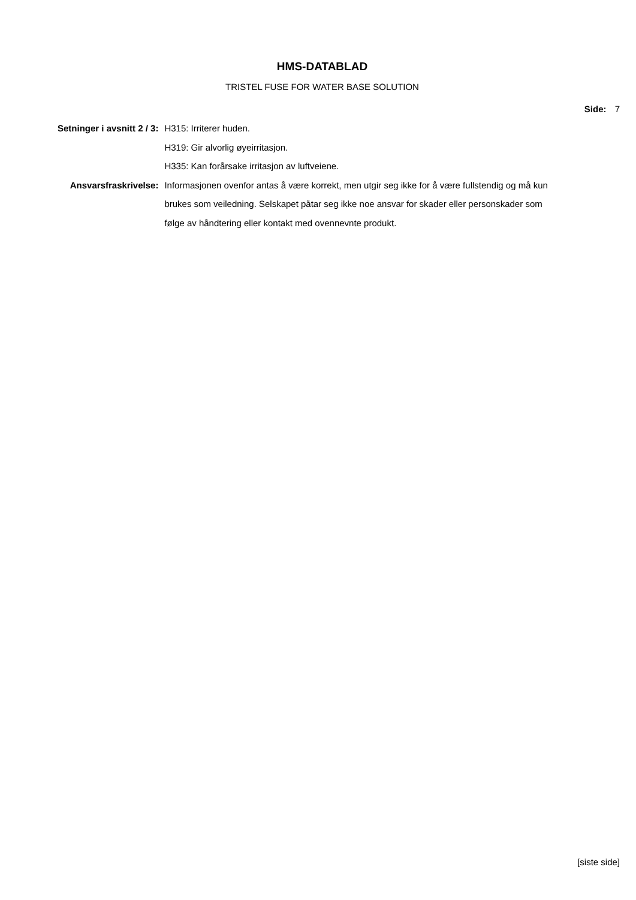HMS-DATABLAD
TRISTEL FUSE FOR WATER BASE SOLUTION
Side: 7
| Setninger i avsnitt 2 / 3: | H315: Irriterer huden. H319: Gir alvorlig øyeirritasjon. H335: Kan forårsake irritasjon av luftveiene. |
| Ansvarsfraskrivelse: | Informasjonen ovenfor antas å være korrekt, men utgir seg ikke for å være fullstendig og må kun brukes som veiledning. Selskapet påtar seg ikke noe ansvar for skader eller personskader som følge av håndtering eller kontakt med ovennevnte produkt. |
[siste side]